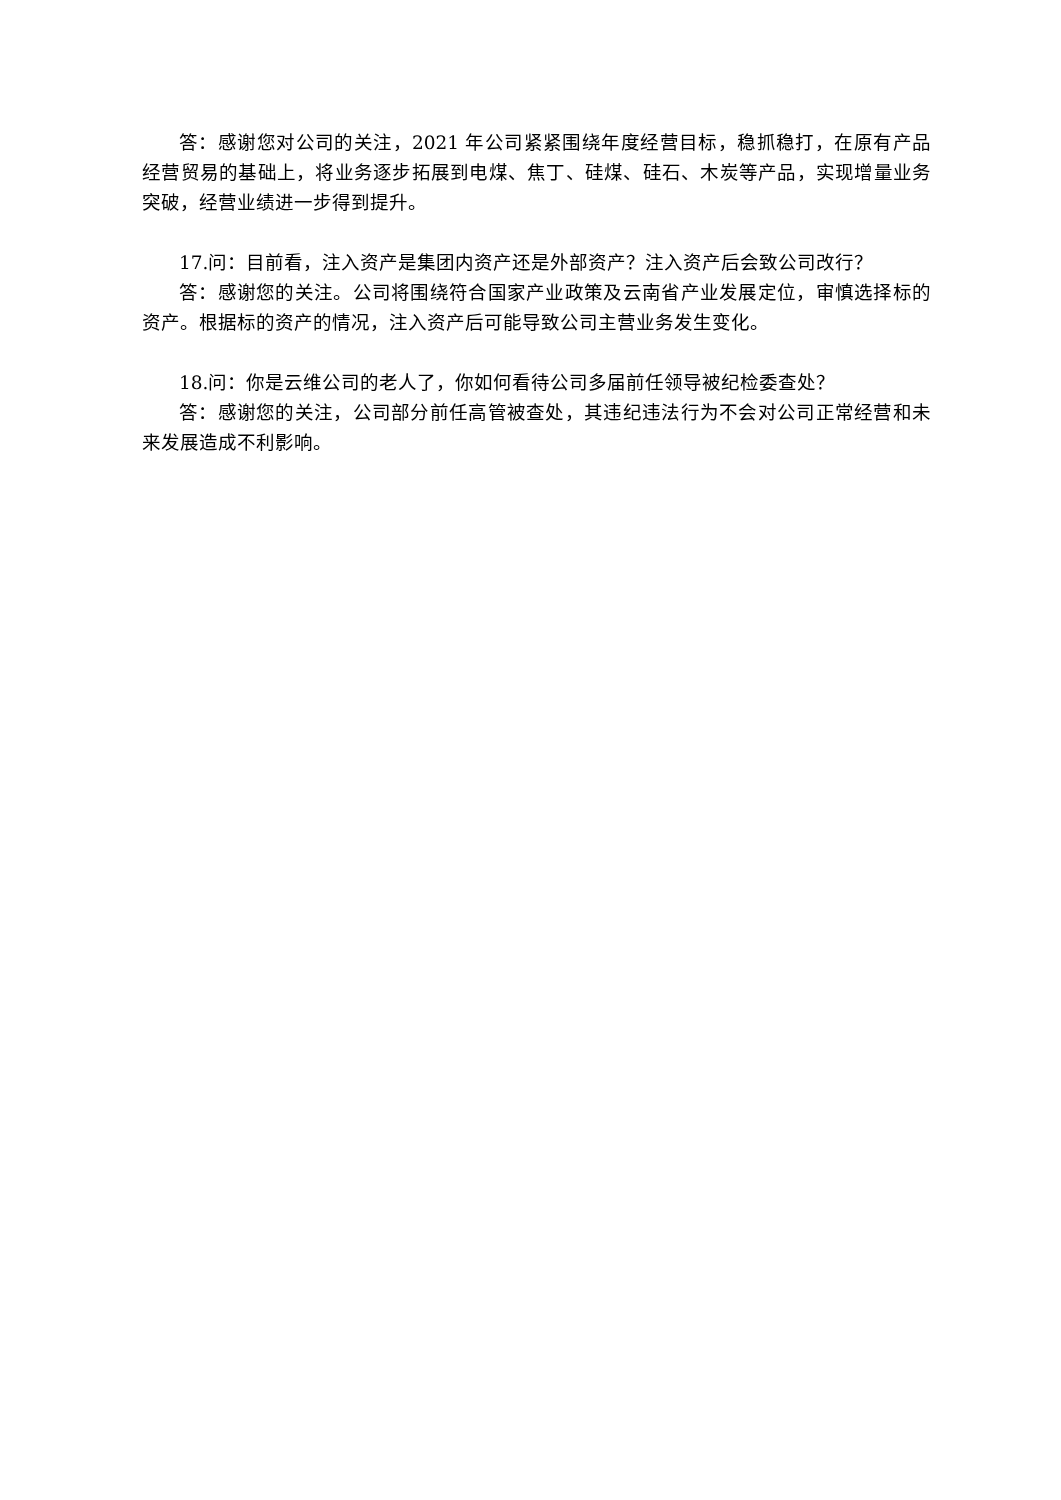答：感谢您对公司的关注，2021 年公司紧紧围绕年度经营目标，稳抓稳打，在原有产品经营贸易的基础上，将业务逐步拓展到电煤、焦丁、硅煤、硅石、木炭等产品，实现增量业务突破，经营业绩进一步得到提升。
17.问：目前看，注入资产是集团内资产还是外部资产？注入资产后会致公司改行？
答：感谢您的关注。公司将围绕符合国家产业政策及云南省产业发展定位，审慎选择标的资产。根据标的资产的情况，注入资产后可能导致公司主营业务发生变化。
18.问：你是云维公司的老人了，你如何看待公司多届前任领导被纪检委查处？
答：感谢您的关注，公司部分前任高管被查处，其违纪违法行为不会对公司正常经营和未来发展造成不利影响。